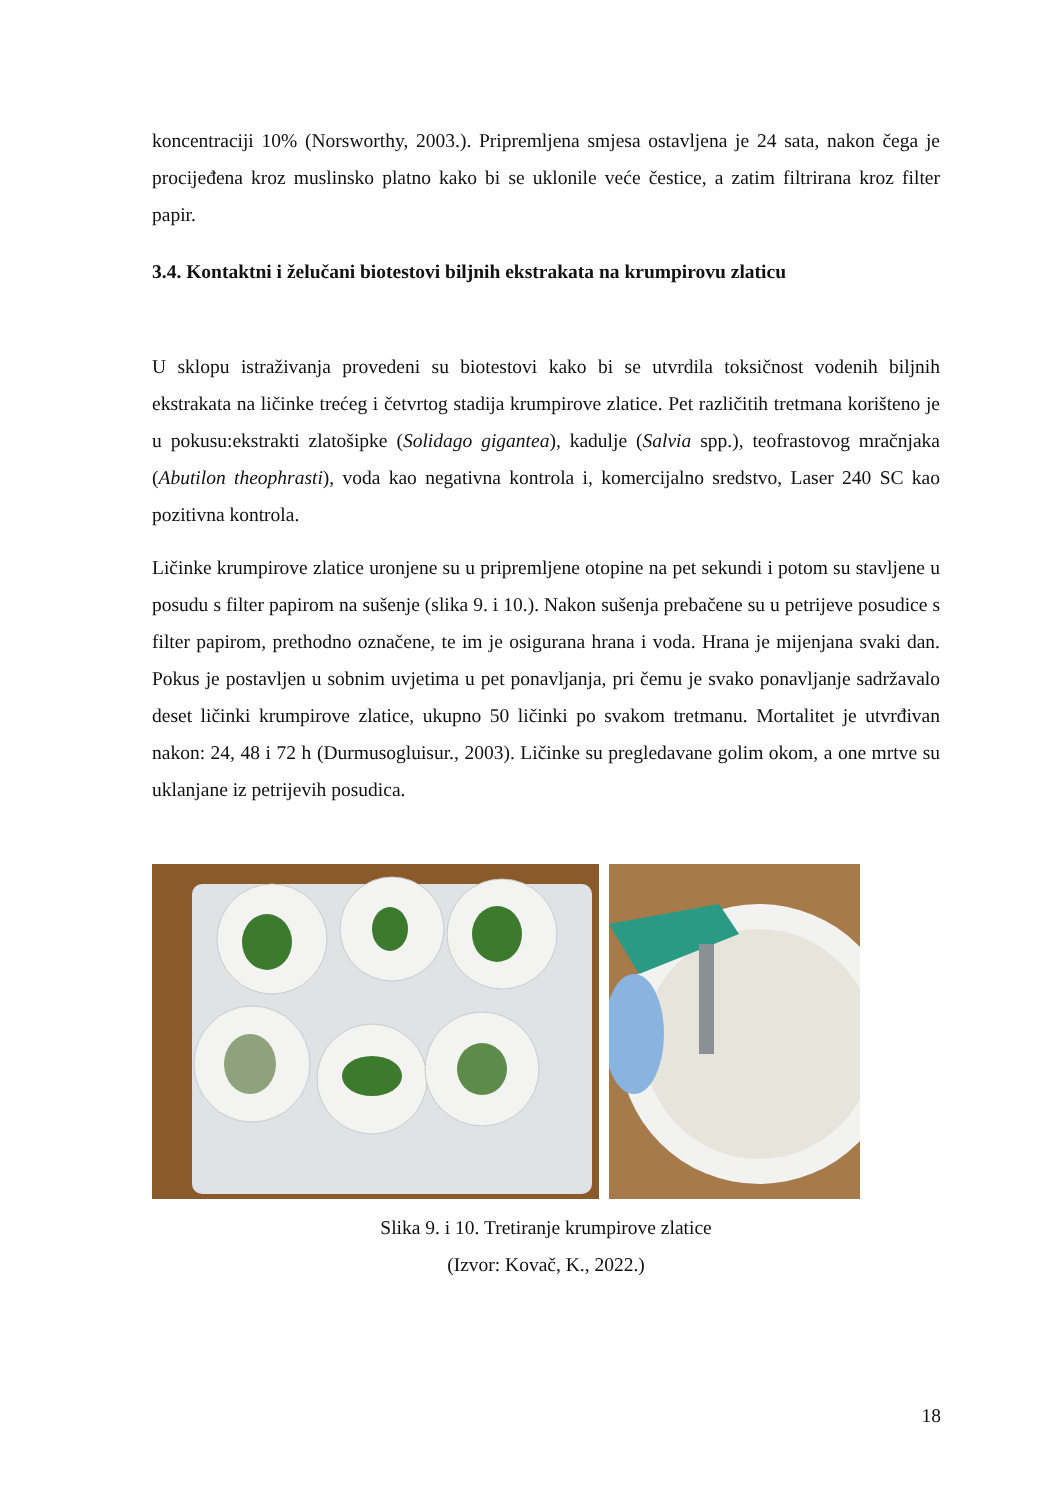koncentraciji 10% (Norsworthy, 2003.). Pripremljena smjesa ostavljena je 24 sata, nakon čega je procijeđena kroz muslinsko platno kako bi se uklonile veće čestice, a zatim filtrirana kroz filter papir.
3.4. Kontaktni i želučani biotestovi biljnih ekstrakata na krumpirovu zlaticu
U sklopu istraživanja provedeni su biotestovi kako bi se utvrdila toksičnost vodenih biljnih ekstrakata na ličinke trećeg i četvrtog stadija krumpirove zlatice. Pet različitih tretmana korišteno je u pokusu:ekstrakti zlatošipke (Solidago gigantea), kadulje (Salvia spp.), teofrastovog mračnjaka (Abutilon theophrasti), voda kao negativna kontrola i, komercijalno sredstvo, Laser 240 SC kao pozitivna kontrola.
Ličinke krumpirove zlatice uronjene su u pripremljene otopine na pet sekundi i potom su stavljene u posudu s filter papirom na sušenje (slika 9. i 10.). Nakon sušenja prebačene su u petrijeve posudice s filter papirom, prethodno označene, te im je osigurana hrana i voda. Hrana je mijenjana svaki dan. Pokus je postavljen u sobnim uvjetima u pet ponavljanja, pri čemu je svako ponavljanje sadržavalo deset ličinki krumpirove zlatice, ukupno 50 ličinki po svakom tretmanu. Mortalitet je utvrđivan nakon: 24, 48 i 72 h (Durmusogluisur., 2003). Ličinke su pregledavane golim okom, a one mrtve su uklanjane iz petrijevih posudica.
Slika 9. i 10. Tretiranje krumpirove zlatice
(Izvor: Kovač, K., 2022.)
18